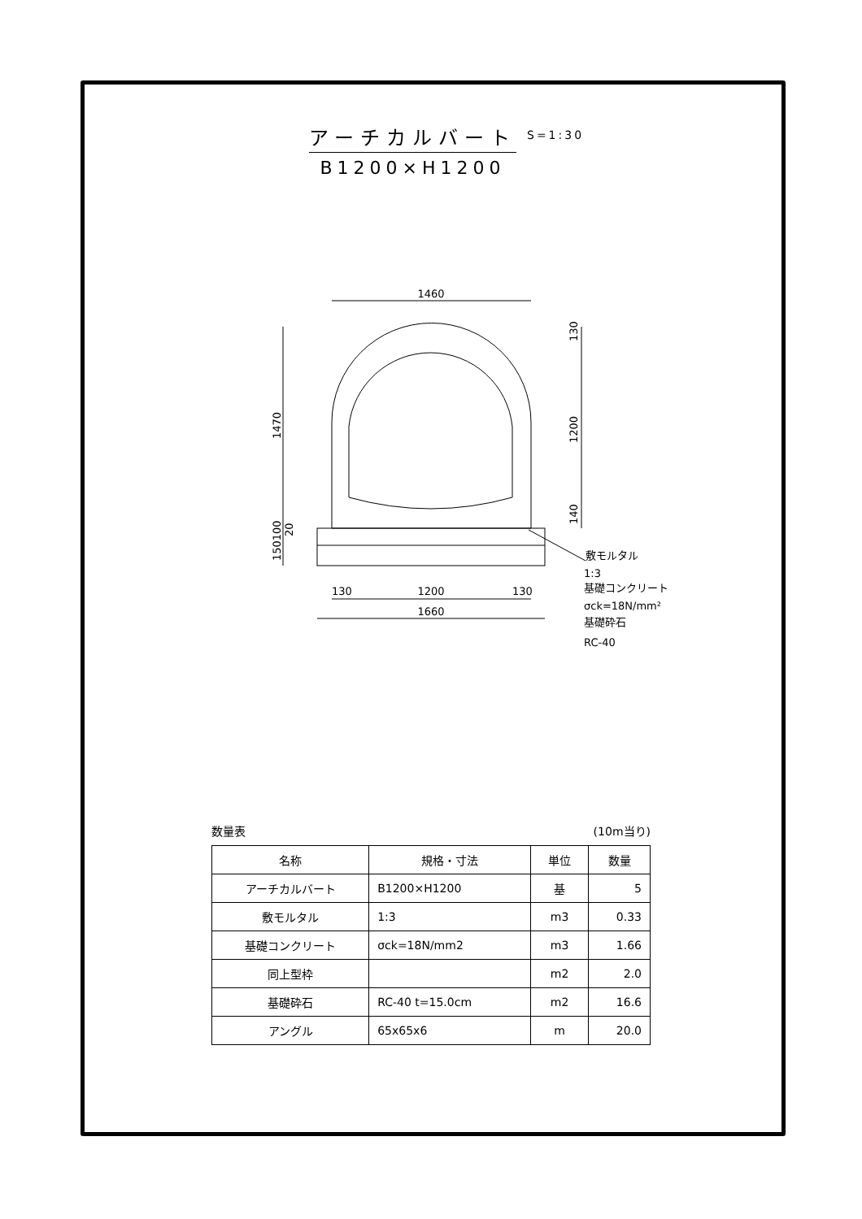アーチカルバート
B1200×H1200
S=1:30
1460
1470
130
1200
140
150100
20
130
1200
130
1660
敷モルタル
1:3
基礎コンクリート
σck=18N/mm²
基礎砕石
RC-40
数量表 (10m当り)
| 名称 | 規格・寸法 | 単位 | 数量 |
| --- | --- | --- | --- |
| アーチカルバート | B1200×H1200 | 基 | 5 |
| 敷モルタル | 1:3 | m3 | 0.33 |
| 基礎コンクリート | σck=18N/mm2 | m3 | 1.66 |
| 同上型枠 | | m2 | 2.0 |
| 基礎砕石 | RC-40 t=15.0cm | m2 | 16.6 |
| アングル | 65x65x6 | m | 20.0 |